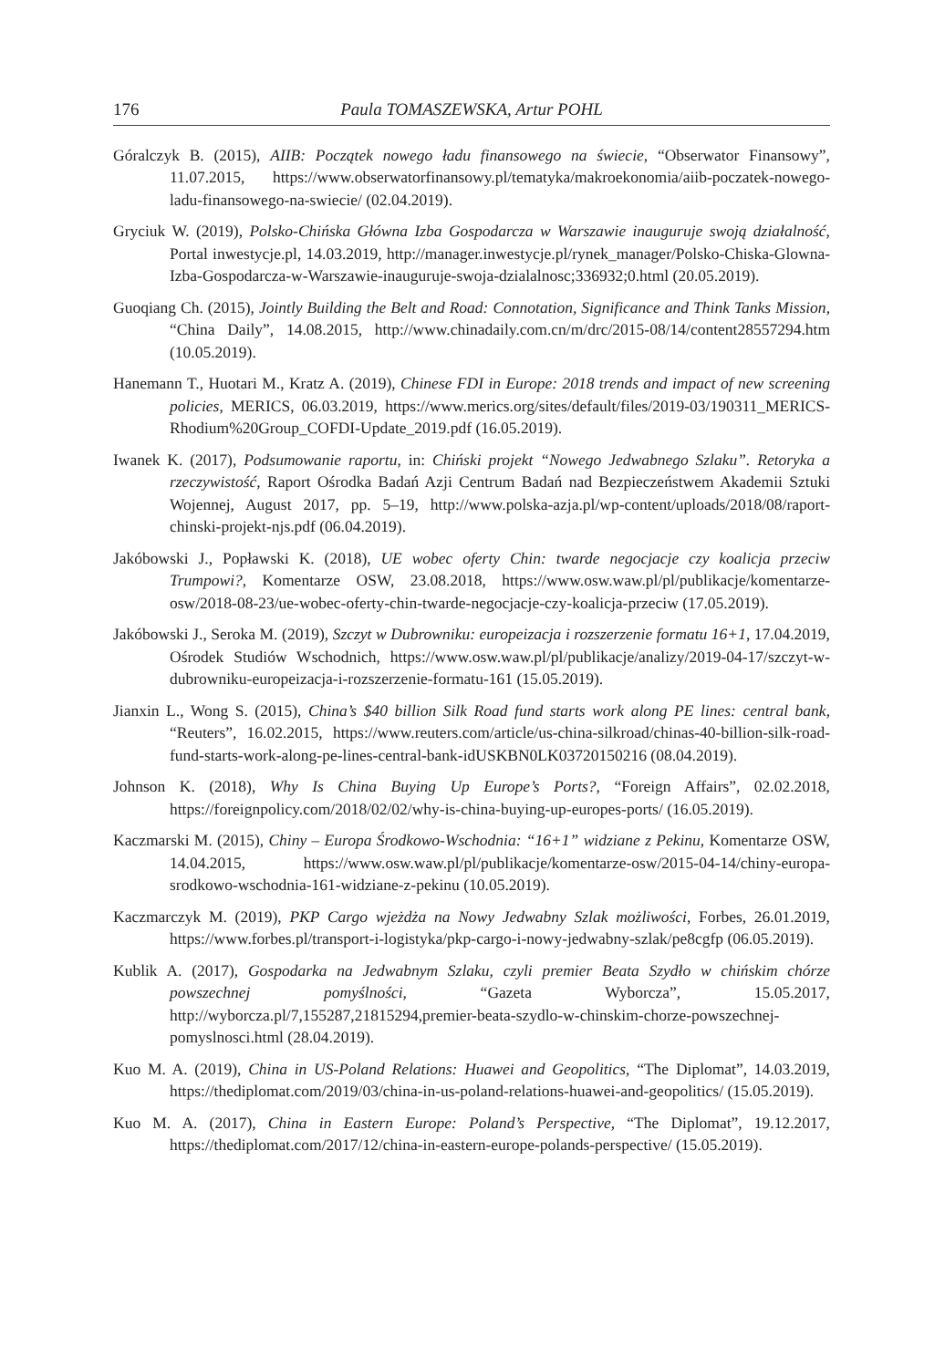176 Paula TOMASZEWSKA, Artur POHL
Góralczyk B. (2015), AIIB: Początek nowego ładu finansowego na świecie, “Obserwator Finansowy”, 11.07.2015, https://www.obserwatorfinansowy.pl/tematyka/makroekonomia/aiib-poczatek-nowego-ladu-finansowego-na-swiecie/ (02.04.2019).
Gryciuk W. (2019), Polsko-Chińska Główna Izba Gospodarcza w Warszawie inauguruje swoją działalność, Portal inwestycje.pl, 14.03.2019, http://manager.inwestycje.pl/rynek_manager/Polsko-Chiska-Glowna-Izba-Gospodarcza-w-Warszawie-inauguruje-swoja-dzialalnosc;336932;0.html (20.05.2019).
Guoqiang Ch. (2015), Jointly Building the Belt and Road: Connotation, Significance and Think Tanks Mission, “China Daily”, 14.08.2015, http://www.chinadaily.com.cn/m/drc/2015-08/14/content28557294.htm (10.05.2019).
Hanemann T., Huotari M., Kratz A. (2019), Chinese FDI in Europe: 2018 trends and impact of new screening policies, MERICS, 06.03.2019, https://www.merics.org/sites/default/files/2019-03/190311_MERICS-Rhodium%20Group_COFDI-Update_2019.pdf (16.05.2019).
Iwanek K. (2017), Podsumowanie raportu, in: Chiński projekt “Nowego Jedwabnego Szlaku”. Retoryka a rzeczywistość, Raport Ośrodka Badań Azji Centrum Badań nad Bezpieczeństwem Akademii Sztuki Wojennej, August 2017, pp. 5–19, http://www.polska-azja.pl/wp-content/uploads/2018/08/raport-chinski-projekt-njs.pdf (06.04.2019).
Jakóbowski J., Popławski K. (2018), UE wobec oferty Chin: twarde negocjacje czy koalicja przeciw Trumpowi?, Komentarze OSW, 23.08.2018, https://www.osw.waw.pl/pl/publikacje/komentarze-osw/2018-08-23/ue-wobec-oferty-chin-twarde-negocjacje-czy-koalicja-przeciw (17.05.2019).
Jakóbowski J., Seroka M. (2019), Szczyt w Dubrowniku: europeizacja i rozszerzenie formatu 16+1, 17.04.2019, Ośrodek Studiów Wschodnich, https://www.osw.waw.pl/pl/publikacje/analizy/2019-04-17/szczyt-w-dubrowniku-europeizacja-i-rozszerzenie-formatu-161 (15.05.2019).
Jianxin L., Wong S. (2015), China’s $40 billion Silk Road fund starts work along PE lines: central bank, “Reuters”, 16.02.2015, https://www.reuters.com/article/us-china-silkroad/chinas-40-billion-silk-road-fund-starts-work-along-pe-lines-central-bank-idUSKBN0LK03720150216 (08.04.2019).
Johnson K. (2018), Why Is China Buying Up Europe’s Ports?, “Foreign Affairs”, 02.02.2018, https://foreignpolicy.com/2018/02/02/why-is-china-buying-up-europes-ports/ (16.05.2019).
Kaczmarski M. (2015), Chiny – Europa Środkowo-Wschodnia: “16+1” widziane z Pekinu, Komentarze OSW, 14.04.2015, https://www.osw.waw.pl/pl/publikacje/komentarze-osw/2015-04-14/chiny-europa-srodkowo-wschodnia-161-widziane-z-pekinu (10.05.2019).
Kaczmarczyk M. (2019), PKP Cargo wjeżdża na Nowy Jedwabny Szlak możliwości, Forbes, 26.01.2019, https://www.forbes.pl/transport-i-logistyka/pkp-cargo-i-nowy-jedwabny-szlak/pe8cgfp (06.05.2019).
Kublik A. (2017), Gospodarka na Jedwabnym Szlaku, czyli premier Beata Szydło w chińskim chórze powszechnej pomyślności, “Gazeta Wyborcza”, 15.05.2017, http://wyborcza.pl/7,155287,21815294,premier-beata-szydlo-w-chinskim-chorze-powszechnej-pomyslnosci.html (28.04.2019).
Kuo M. A. (2019), China in US-Poland Relations: Huawei and Geopolitics, “The Diplomat”, 14.03.2019, https://thediplomat.com/2019/03/china-in-us-poland-relations-huawei-and-geopolitics/ (15.05.2019).
Kuo M. A. (2017), China in Eastern Europe: Poland’s Perspective, “The Diplomat”, 19.12.2017, https://thediplomat.com/2017/12/china-in-eastern-europe-polands-perspective/ (15.05.2019).